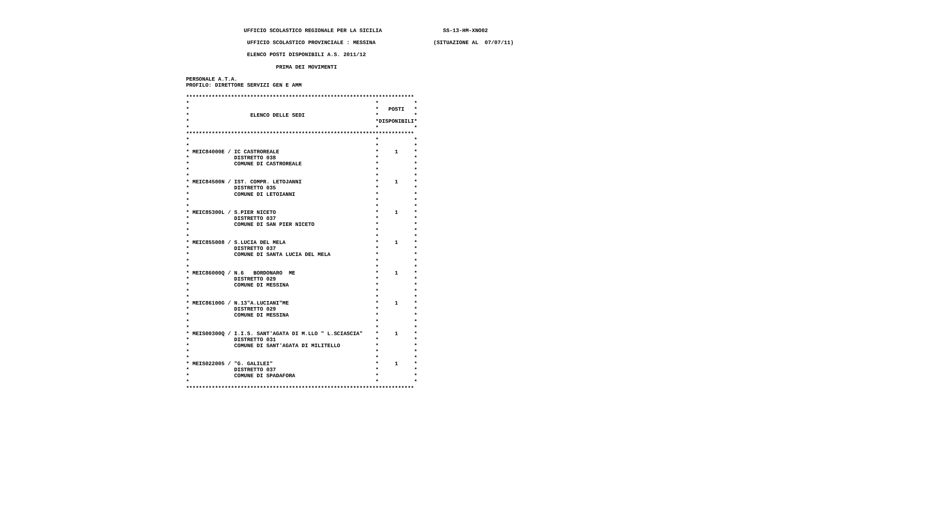UFFICIO SCOLASTICO REGIONALE PER LA SICILIA                   SS-13-HM-XNO02

                    UFFICIO SCOLASTICO PROVINCIALE : MESSINA                  (SITUAZIONE AL  07/07/11)

                    ELENCO POSTI DISPONIBILI A.S. 2011/12

                             PRIMA DEI MOVIMENTI

 PERSONALE A.T.A.
 PROFILO: DIRETTORE SERVIZI GEN E AMM

 ***********************************************************************
 *                                                          *           *
 *                                                          *   POSTI   *
 *                   ELENCO DELLE SEDI                      *           *
 *                                                          *DISPONIBILI*
 *                                                          *           *
 ***********************************************************************
 *                                                          *           *
 *                                                          *           *
 * MEIC84000E / IC CASTROREALE                              *     1     *
 *              DISTRETTO 038                               *           *
 *              COMUNE DI CASTROREALE                       *           *
 *                                                          *           *
 *                                                          *           *
 * MEIC84500N / IST. COMPR. LETOJANNI                       *     1     *
 *              DISTRETTO 035                               *           *
 *              COMUNE DI LETOIANNI                         *           *
 *                                                          *           *
 *                                                          *           *
 * MEIC85300L / S.PIER NICETO                               *     1     *
 *              DISTRETTO 037                               *           *
 *              COMUNE DI SAN PIER NICETO                   *           *
 *                                                          *           *
 *                                                          *           *
 * MEIC855008 / S.LUCIA DEL MELA                            *     1     *
 *              DISTRETTO 037                               *           *
 *              COMUNE DI SANTA LUCIA DEL MELA              *           *
 *                                                          *           *
 *                                                          *           *
 * MEIC86000Q / N.6   BORDONARO  ME                         *     1     *
 *              DISTRETTO 029                               *           *
 *              COMUNE DI MESSINA                           *           *
 *                                                          *           *
 *                                                          *           *
 * MEIC86100G / N.13"A.LUCIANI"ME                           *     1     *
 *              DISTRETTO 029                               *           *
 *              COMUNE DI MESSINA                           *           *
 *                                                          *           *
 *                                                          *           *
 * MEIS00300Q / I.I.S. SANT'AGATA DI M.LLO " L.SCIASCIA"    *     1     *
 *              DISTRETTO 031                               *           *
 *              COMUNE DI SANT'AGATA DI MILITELLO           *           *
 *                                                          *           *
 *                                                          *           *
 * MEIS022005 / "G. GALILEI"                                *     1     *
 *              DISTRETTO 037                               *           *
 *              COMUNE DI SPADAFORA                         *           *
 *                                                          *           *
 ***********************************************************************